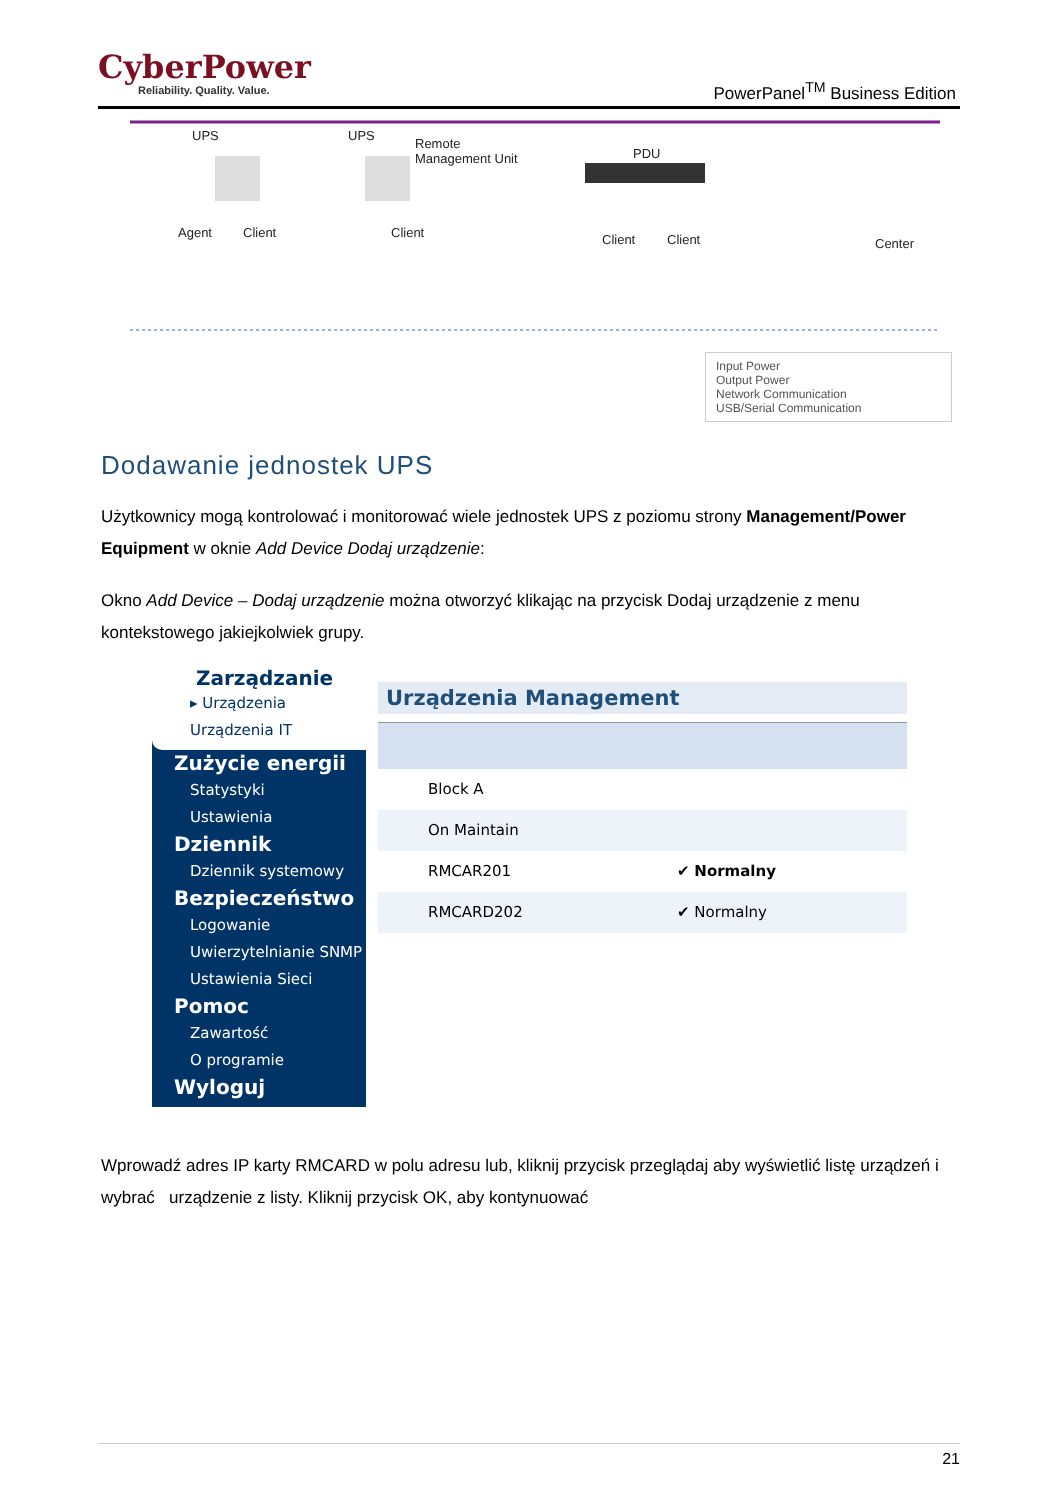CyberPower
Reliability. Quality. Value.
PowerPanel<sup>TM</sup> Business Edition
UPS UPS
Remote
Management Unit PDU
Agent Client Client Client Client Center
Input Power
Output Power
Network Communication
USB/Serial Communication
Dodawanie jednostek UPS
Użytkownicy mogą kontrolować i monitorować wiele jednostek UPS z poziomu strony Management/Power Equipment w oknie Add Device Dodaj urządzenie:
Okno Add Device – Dodaj urządzenie można otworzyć klikając na przycisk Dodaj urządzenie z menu kontekstowego jakiejkolwiek grupy.
Zarządzanie
▸ Urządzenia
Urządzenia IT
Zużycie energii
Statystyki
Ustawienia
Dziennik
Dziennik systemowy
Bezpieczeństwo
Logowanie
Uwierzytelnianie SNMP
Ustawienia Sieci
Pomoc
Zawartość
O programie
Wyloguj
Urządzenia Management
Block A
On Maintain
RMCAR201 ✔ Normalny
RMCARD202 ✔ Normalny
Wprowadź adres IP karty RMCARD w polu adresu lub, kliknij przycisk przeglądaj aby wyświetlić listę urządzeń i wybrać urządzenie z listy. Kliknij przycisk OK, aby kontynuować
21